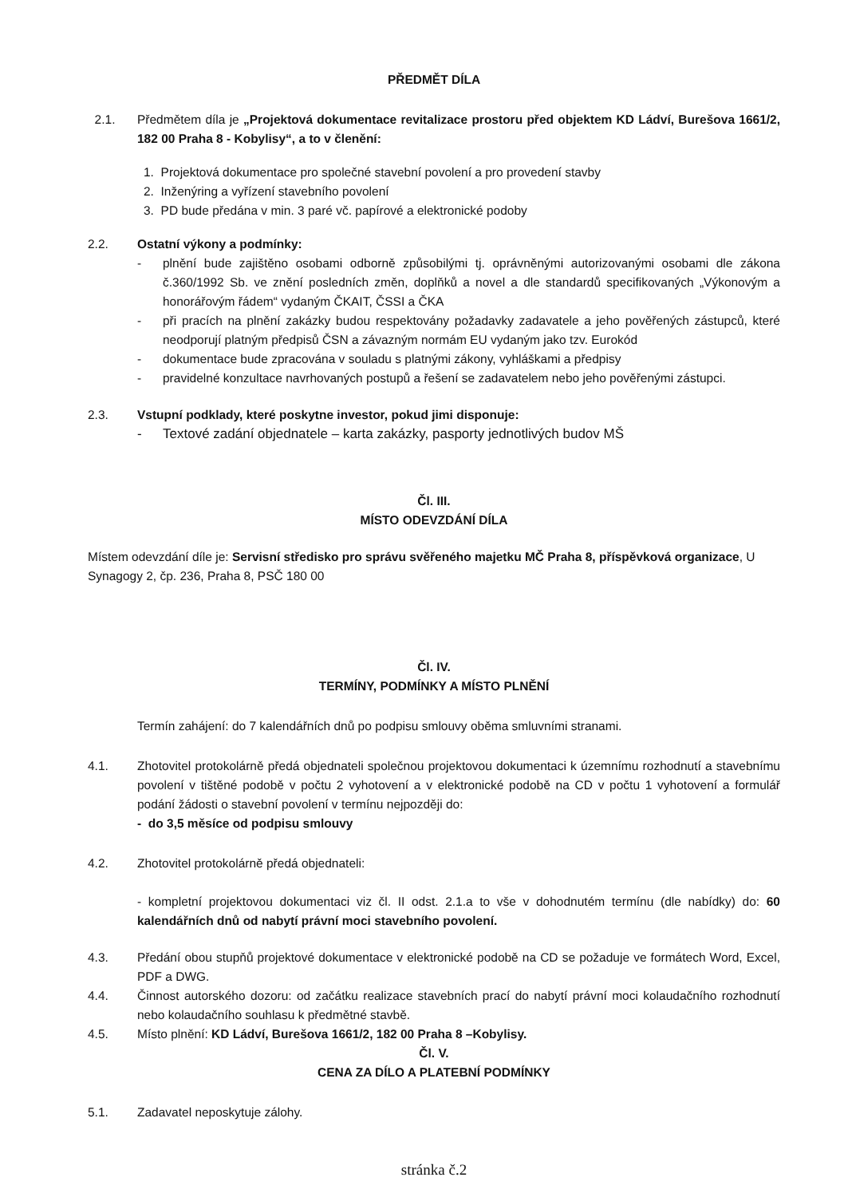PŘEDMĚT DÍLA
2.1. Předmětem díla je „Projektová dokumentace revitalizace prostoru před objektem KD Ládví, Burešova 1661/2, 182 00 Praha 8 - Kobylisy“, a to v členění:
1. Projektová dokumentace pro společné stavební povolení a pro provedení stavby
2. Inženýring a vyřízení stavebního povolení
3. PD bude předána v min. 3 paré vč. papírové a elektronické podoby
2.2. Ostatní výkony a podmínky:
- plnění bude zajištěno osobami odborně způsobilými tj. oprávněnými autorizovanými osobami dle zákona č.360/1992 Sb. ve znění posledních změn, doplňků a novel a dle standardů specifikovaných „Výkonovým a honorářovým řádem“ vydaným ČKAIT, ČSSI a ČKA
- při pracích na plnění zakázky budou respektovány požadavky zadavatele a jeho pověřených zástupců, které neodporují platným předpisů ČSN a závazným normám EU vydaným jako tzv. Eurokód
- dokumentace bude zpracována v souladu s platnými zákony, vyhláškami a předpisy
- pravidelné konzultace navrhovaných postupů a řešení se zadavatelem nebo jeho pověřenými zástupci.
2.3. Vstupní podklady, které poskytne investor, pokud jimi disponuje:
- Textové zadání objednatele – karta zakázky, pasporty jednotlivých budov MŠ
Čl. III.
MÍSTO ODEVZDÁNÍ DÍLA
Místem odevzdání díle je: Servisní středisko pro správu svěřeného majetku MČ Praha 8, příspěvková organizace, U Synagogy 2, čp. 236, Praha 8, PSČ 180 00
Čl. IV.
TERMÍNY, PODMÍNKY A MÍSTO PLNĚNÍ
Termín zahájení: do 7 kalendářních dnů po podpisu smlouvy oběma smluvními stranami.
4.1. Zhotovitel protokolárně předá objednateli společnou projektovou dokumentaci k územnímu rozhodnutí a stavebnímu povolení v tištěné podobě v počtu 2 vyhotovení a v elektronické podobě na CD v počtu 1 vyhotovení a formulář podání žádosti o stavební povolení v termínu nejpozději do:
- do 3,5 měsíce od podpisu smlouvy
4.2. Zhotovitel protokolárně předá objednateli:
- kompletní projektovou dokumentaci viz čl. II odst. 2.1.a to vše v dohodnutém termínu (dle nabídky) do: 60 kalendářních dnů od nabytí právní moci stavebního povolení.
4.3. Předání obou stupňů projektové dokumentace v elektronické podobě na CD se požaduje ve formátech Word, Excel, PDF a DWG.
4.4. Činnost autorského dozoru: od začátku realizace stavebních prací do nabytí právní moci kolaudačního rozhodnutí nebo kolaudačního souhlasu k předmětné stavbě.
4.5. Místo plnění: KD Ládví, Burešova 1661/2, 182 00 Praha 8 –Kobylisy.
Čl. V.
CENA ZA DÍLO A PLATEBNÍ PODMÍNKY
5.1. Zadavatel neposkytuje zálohy.
stránka č.2